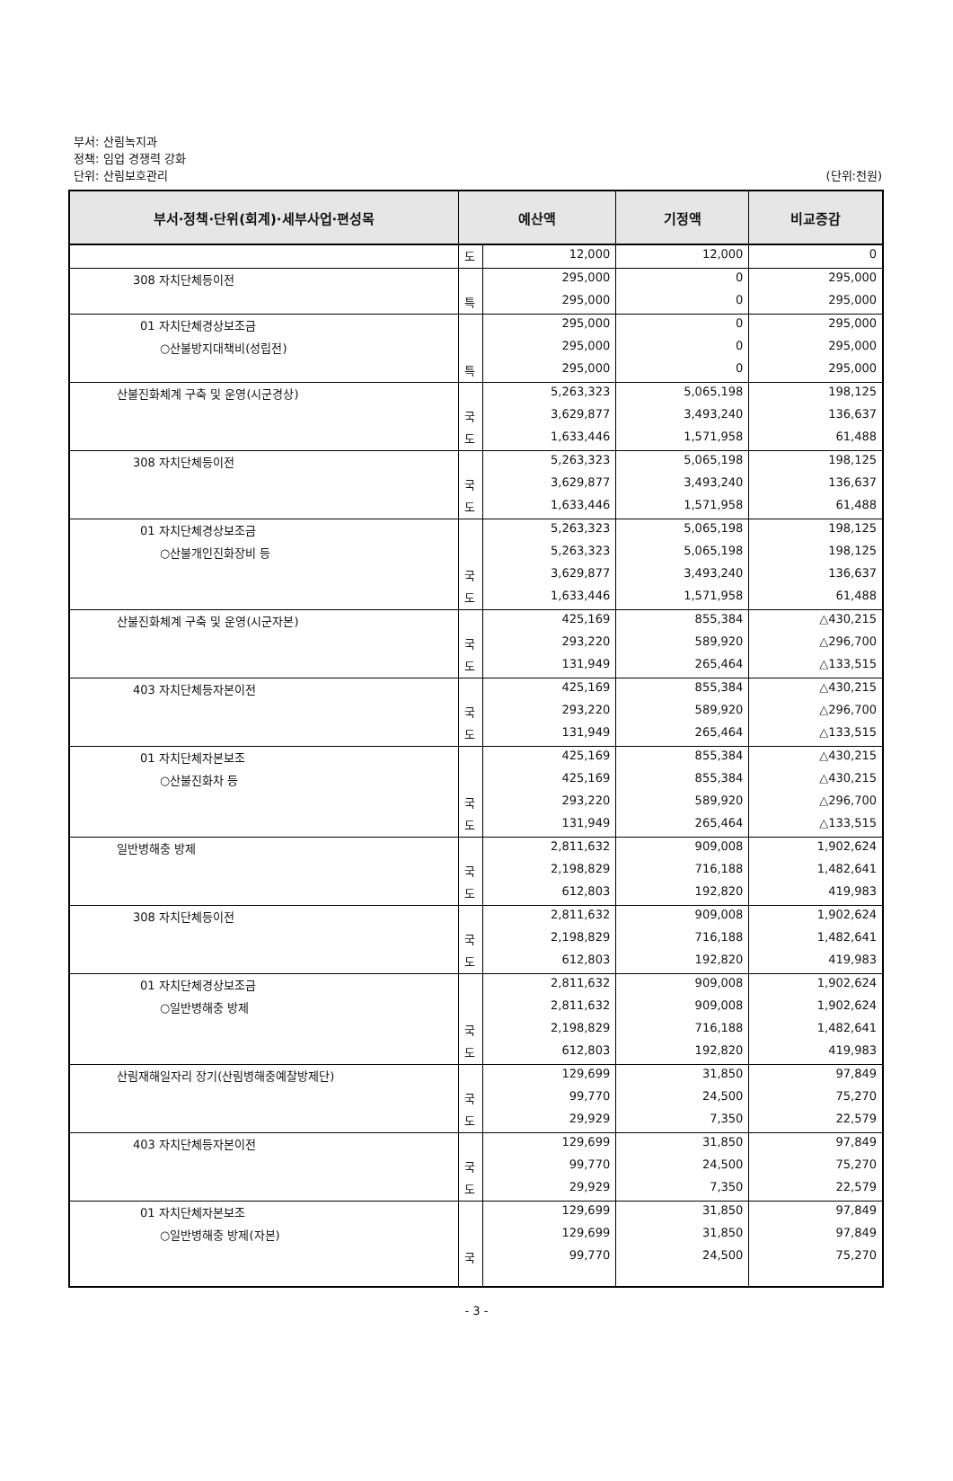부서: 산림녹지과
정책: 임업 경쟁력 강화
단위: 산림보호관리 (단위:천원)
| 부서·정책·단위(회계)·세부사업·편성목 | 예산액 | | 기정액 | 비교증감 |
| --- | --- | --- | --- | --- |
| | 도 | 12,000 | 12,000 | 0 |
| 308 자치단체등이전 | | 295,000 | 0 | 295,000 |
| | 특 | 295,000 | 0 | 295,000 |
| 01 자치단체경상보조금 | | 295,000 | 0 | 295,000 |
| ○산불방지대책비(성립전) | | 295,000 | 0 | 295,000 |
| | 특 | 295,000 | 0 | 295,000 |
| 산불진화체계 구축 및 운영(시군경상) | | 5,263,323 | 5,065,198 | 198,125 |
| | 국 | 3,629,877 | 3,493,240 | 136,637 |
| | 도 | 1,633,446 | 1,571,958 | 61,488 |
| 308 자치단체등이전 | | 5,263,323 | 5,065,198 | 198,125 |
| | 국 | 3,629,877 | 3,493,240 | 136,637 |
| | 도 | 1,633,446 | 1,571,958 | 61,488 |
| 01 자치단체경상보조금 | | 5,263,323 | 5,065,198 | 198,125 |
| ○산불개인진화장비 등 | | 5,263,323 | 5,065,198 | 198,125 |
| | 국 | 3,629,877 | 3,493,240 | 136,637 |
| | 도 | 1,633,446 | 1,571,958 | 61,488 |
| 산불진화체계 구축 및 운영(시군자본) | | 425,169 | 855,384 | △430,215 |
| | 국 | 293,220 | 589,920 | △296,700 |
| | 도 | 131,949 | 265,464 | △133,515 |
| 403 자치단체등자본이전 | | 425,169 | 855,384 | △430,215 |
| | 국 | 293,220 | 589,920 | △296,700 |
| | 도 | 131,949 | 265,464 | △133,515 |
| 01 자치단체자본보조 | | 425,169 | 855,384 | △430,215 |
| ○산불진화차 등 | | 425,169 | 855,384 | △430,215 |
| | 국 | 293,220 | 589,920 | △296,700 |
| | 도 | 131,949 | 265,464 | △133,515 |
| 일반병해충 방제 | | 2,811,632 | 909,008 | 1,902,624 |
| | 국 | 2,198,829 | 716,188 | 1,482,641 |
| | 도 | 612,803 | 192,820 | 419,983 |
| 308 자치단체등이전 | | 2,811,632 | 909,008 | 1,902,624 |
| | 국 | 2,198,829 | 716,188 | 1,482,641 |
| | 도 | 612,803 | 192,820 | 419,983 |
| 01 자치단체경상보조금 | | 2,811,632 | 909,008 | 1,902,624 |
| ○일반병해충 방제 | | 2,811,632 | 909,008 | 1,902,624 |
| | 국 | 2,198,829 | 716,188 | 1,482,641 |
| | 도 | 612,803 | 192,820 | 419,983 |
| 산림재해일자리 장기(산림병해충예찰방제단) | | 129,699 | 31,850 | 97,849 |
| | 국 | 99,770 | 24,500 | 75,270 |
| | 도 | 29,929 | 7,350 | 22,579 |
| 403 자치단체등자본이전 | | 129,699 | 31,850 | 97,849 |
| | 국 | 99,770 | 24,500 | 75,270 |
| | 도 | 29,929 | 7,350 | 22,579 |
| 01 자치단체자본보조 | | 129,699 | 31,850 | 97,849 |
| ○일반병해충 방제(자본) | | 129,699 | 31,850 | 97,849 |
| | 국 | 99,770 | 24,500 | 75,270 |
- 3 -